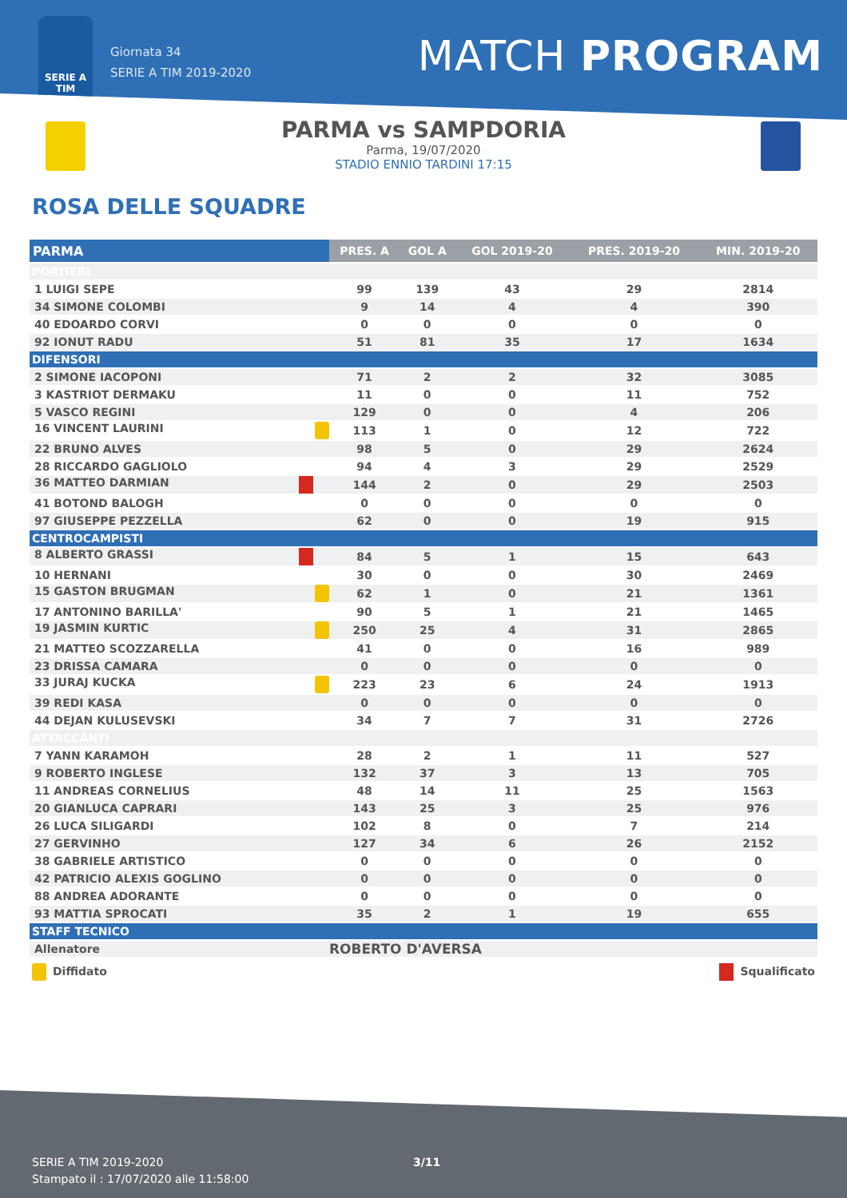SERIE A
TIM
Giornata 34
SERIE A TIM 2019-2020
MATCH PROGRAM
PARMA vs SAMPDORIA
Parma, 19/07/2020
STADIO ENNIO TARDINI 17:15
ROSA DELLE SQUADRE
| PARMA | PRES. A | GOL A | GOL 2019-20 | PRES. 2019-20 | MIN. 2019-20 |
| --- | --- | --- | --- | --- | --- |
| PORTIERI | | | | | |
| 1 LUIGI SEPE | 99 | 139 | 43 | 29 | 2814 |
| 34 SIMONE COLOMBI | 9 | 14 | 4 | 4 | 390 |
| 40 EDOARDO CORVI | 0 | 0 | 0 | 0 | 0 |
| 92 IONUT RADU | 51 | 81 | 35 | 17 | 1634 |
| DIFENSORI | | | | | |
| 2 SIMONE IACOPONI | 71 | 2 | 2 | 32 | 3085 |
| 3 KASTRIOT DERMAKU | 11 | 0 | 0 | 11 | 752 |
| 5 VASCO REGINI | 129 | 0 | 0 | 4 | 206 |
| 16 VINCENT LAURINI | 113 | 1 | 0 | 12 | 722 |
| 22 BRUNO ALVES | 98 | 5 | 0 | 29 | 2624 |
| 28 RICCARDO GAGLIOLO | 94 | 4 | 3 | 29 | 2529 |
| 36 MATTEO DARMIAN | 144 | 2 | 0 | 29 | 2503 |
| 41 BOTOND BALOGH | 0 | 0 | 0 | 0 | 0 |
| 97 GIUSEPPE PEZZELLA | 62 | 0 | 0 | 19 | 915 |
| CENTROCAMPISTI | | | | | |
| 8 ALBERTO GRASSI | 84 | 5 | 1 | 15 | 643 |
| 10 HERNANI | 30 | 0 | 0 | 30 | 2469 |
| 15 GASTON BRUGMAN | 62 | 1 | 0 | 21 | 1361 |
| 17 ANTONINO BARILLA' | 90 | 5 | 1 | 21 | 1465 |
| 19 JASMIN KURTIC | 250 | 25 | 4 | 31 | 2865 |
| 21 MATTEO SCOZZARELLA | 41 | 0 | 0 | 16 | 989 |
| 23 DRISSA CAMARA | 0 | 0 | 0 | 0 | 0 |
| 33 JURAJ KUCKA | 223 | 23 | 6 | 24 | 1913 |
| 39 REDI KASA | 0 | 0 | 0 | 0 | 0 |
| 44 DEJAN KULUSEVSKI | 34 | 7 | 7 | 31 | 2726 |
| ATTACCANTI | | | | | |
| 7 YANN KARAMOH | 28 | 2 | 1 | 11 | 527 |
| 9 ROBERTO INGLESE | 132 | 37 | 3 | 13 | 705 |
| 11 ANDREAS CORNELIUS | 48 | 14 | 11 | 25 | 1563 |
| 20 GIANLUCA CAPRARI | 143 | 25 | 3 | 25 | 976 |
| 26 LUCA SILIGARDI | 102 | 8 | 0 | 7 | 214 |
| 27 GERVINHO | 127 | 34 | 6 | 26 | 2152 |
| 38 GABRIELE ARTISTICO | 0 | 0 | 0 | 0 | 0 |
| 42 PATRICIO ALEXIS GOGLINO | 0 | 0 | 0 | 0 | 0 |
| 88 ANDREA ADORANTE | 0 | 0 | 0 | 0 | 0 |
| 93 MATTIA SPROCATI | 35 | 2 | 1 | 19 | 655 |
| STAFF TECNICO | | | | | |
| Allenatore | ROBERTO D'AVERSA | | | | |
Diffidato Squalificato
SERIE A TIM 2019-2020
Stampato il : 17/07/2020 alle 11:58:00
3/11